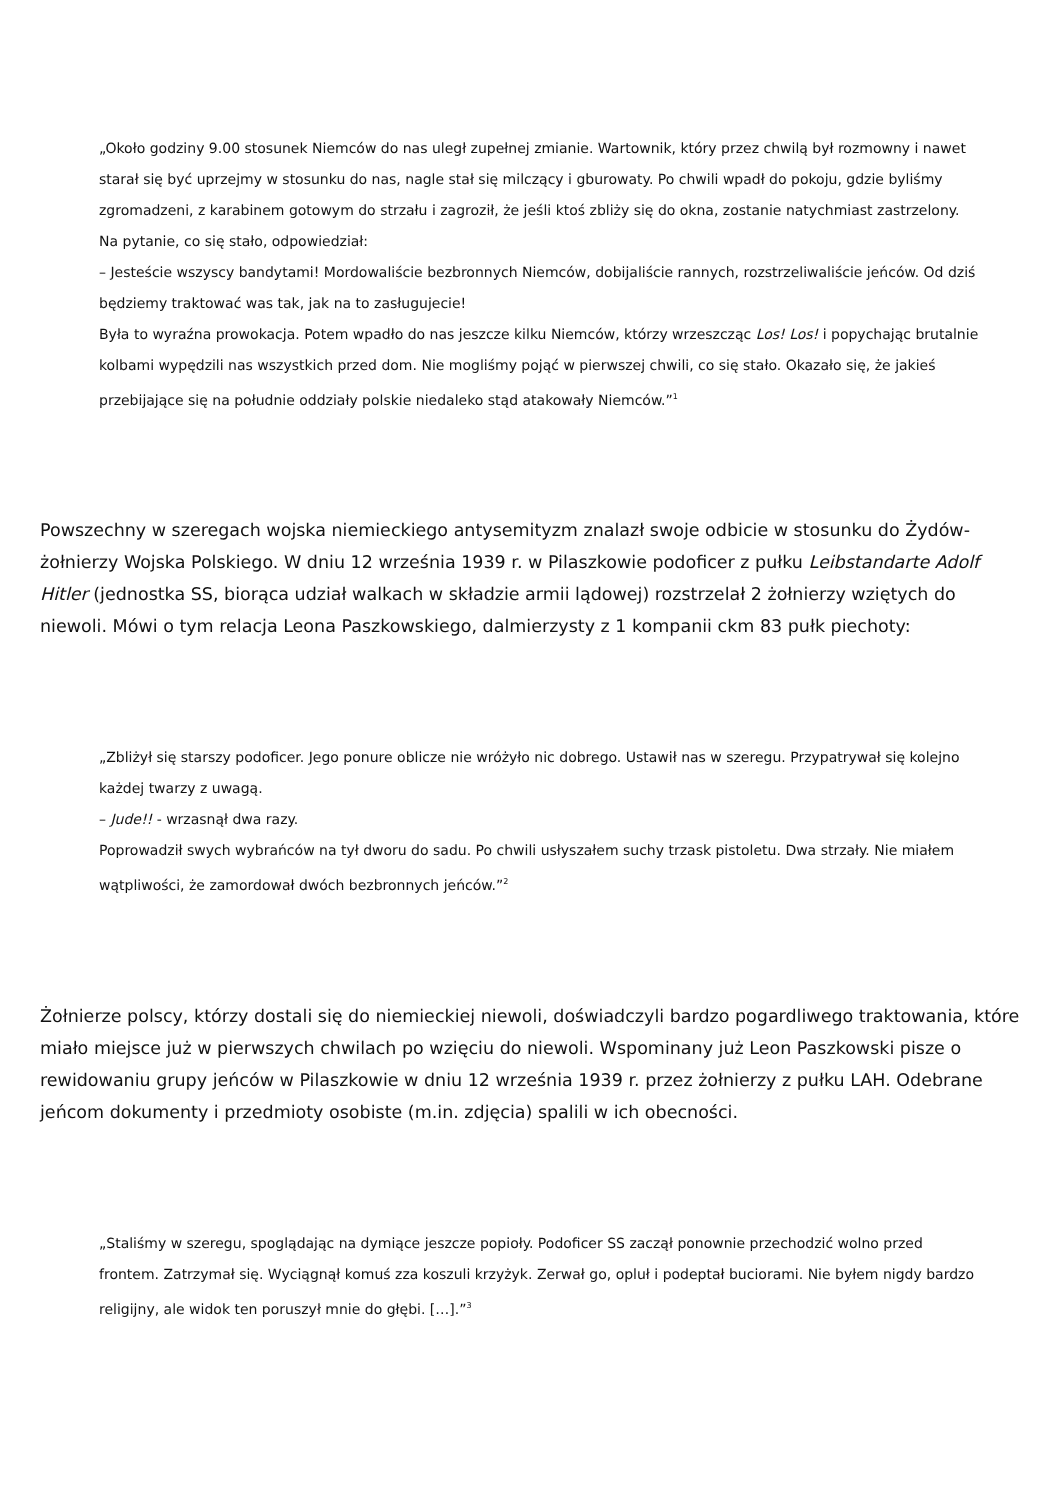„Około godziny 9.00 stosunek Niemców do nas uległ zupełnej zmianie. Wartownik, który przez chwilą był rozmowny i nawet starał się być uprzejmy w stosunku do nas, nagle stał się milczący i gburowaty. Po chwili wpadł do pokoju, gdzie byliśmy zgromadzeni, z karabinem gotowym do strzału i zagroził, że jeśli ktoś zbliży się do okna, zostanie natychmiast zastrzelony. Na pytanie, co się stało, odpowiedział:
– Jesteście wszyscy bandytami! Mordowaliście bezbronnych Niemców, dobijaliście rannych, rozstrzeliwaliście jeńców. Od dziś będziemy traktować was tak, jak na to zasługujecie!
Była to wyraźna prowokacja. Potem wpadło do nas jeszcze kilku Niemców, którzy wrzeszcząc Los! Los! i popychając brutalnie kolbami wypędzili nas wszystkich przed dom. Nie mogliśmy pojąć w pierwszej chwili, co się stało. Okazało się, że jakieś przebijające się na południe oddziały polskie niedaleko stąd atakowały Niemców.”<sup>1</sup>
Powszechny w szeregach wojska niemieckiego antysemityzm znalazł swoje odbicie w stosunku do Żydów-żołnierzy Wojska Polskiego. W dniu 12 września 1939 r. w Pilaszkowie podoficer z pułku Leibstandarte Adolf Hitler (jednostka SS, biorąca udział walkach w składzie armii lądowej) rozstrzelał 2 żołnierzy wziętych do niewoli. Mówi o tym relacja Leona Paszkowskiego, dalmierzysty z 1 kompanii ckm 83 pułk piechoty:
„Zbliżył się starszy podoficer. Jego ponure oblicze nie wróżyło nic dobrego. Ustawił nas w szeregu. Przypatrywał się kolejno każdej twarzy z uwagą.
– Jude!! - wrzasnął dwa razy.
Poprowadził swych wybrańców na tył dworu do sadu. Po chwili usłyszałem suchy trzask pistoletu. Dwa strzały. Nie miałem wątpliwości, że zamordował dwóch bezbronnych jeńców.”<sup>2</sup>
Żołnierze polscy, którzy dostali się do niemieckiej niewoli, doświadczyli bardzo pogardliwego traktowania, które miało miejsce już w pierwszych chwilach po wzięciu do niewoli. Wspominany już Leon Paszkowski pisze o rewidowaniu grupy jeńców w Pilaszkowie w dniu 12 września 1939 r. przez żołnierzy z pułku LAH. Odebrane jeńcom dokumenty i przedmioty osobiste (m.in. zdjęcia) spalili w ich obecności.
„Staliśmy w szeregu, spoglądając na dymiące jeszcze popioły. Podoficer SS zaczął ponownie przechodzić wolno przed frontem. Zatrzymał się. Wyciągnął komuś zza koszuli krzyżyk. Zerwał go, opluł i podeptał buciorami. Nie byłem nigdy bardzo religijny, ale widok ten poruszył mnie do głębi. […].”<sup>3</sup>